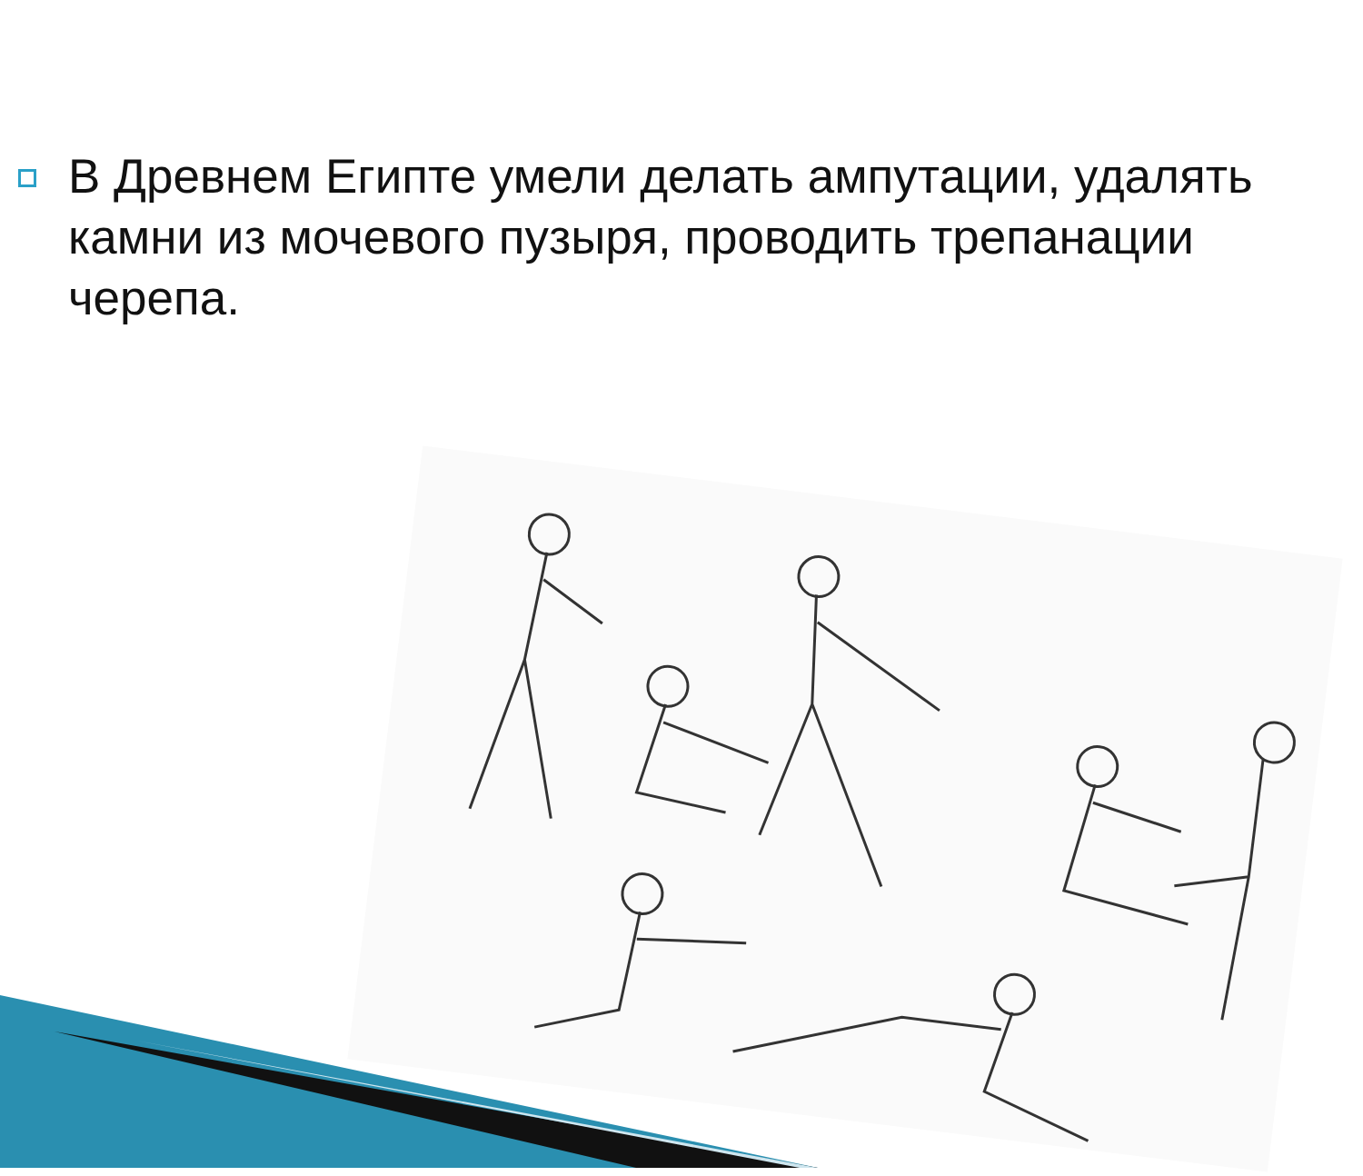В Древнем Египте умели делать ампутации, удалять камни из мочевого пузыря, проводить трепанации черепа.